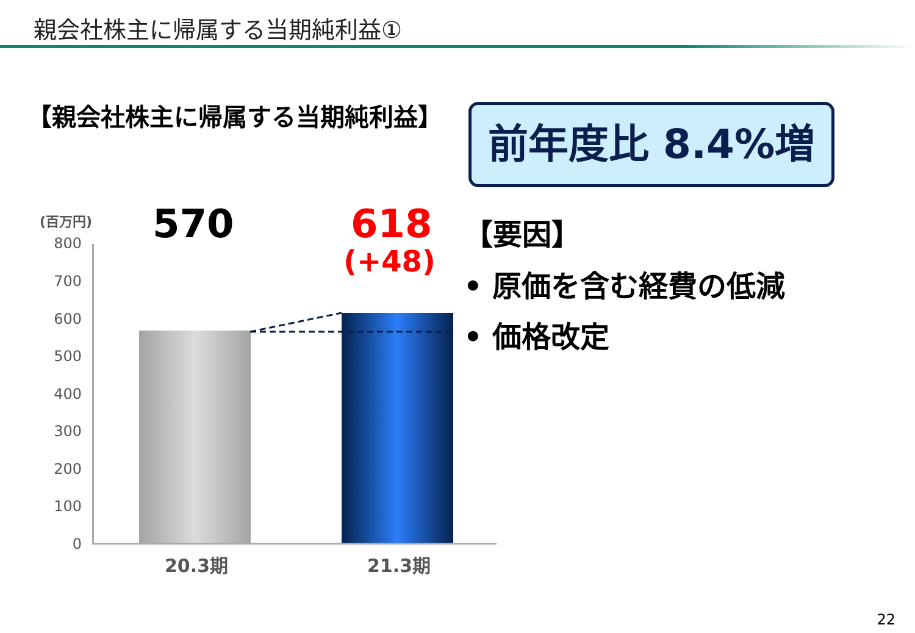親会社株主に帰属する当期純利益①
【親会社株主に帰属する当期純利益】 前年度比 8.4%増
(百万円)
800
700
600
500
400
300
200
100
0
570 618
(+48)
20.3期 21.3期
【要因】
• 原価を含む経費の低減
• 価格改定
22